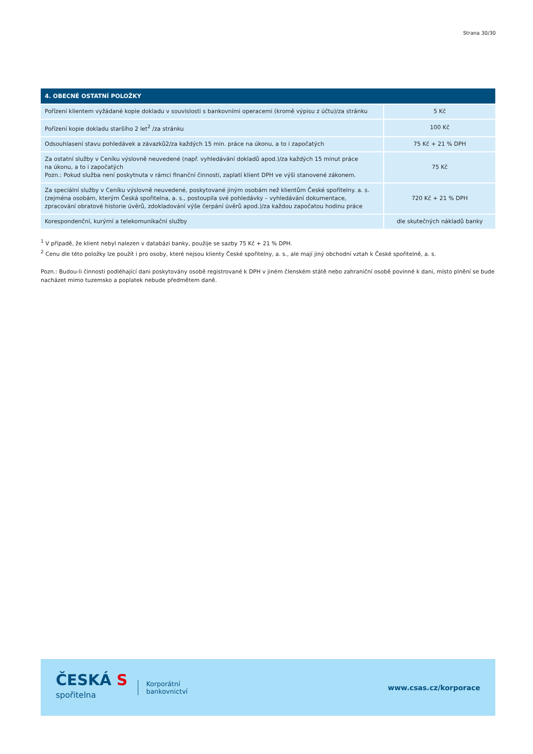Strana 30/30
| 4. OBECNÉ OSTATNÍ POLOŽKY | |
| --- | --- |
| Pořízení klientem vyžádané kopie dokladu v souvislosti s bankovními operacemi (kromě výpisu z účtu)/za stránku | 5 Kč |
| Pořízení kopie dokladu staršího 2 let<sup>2</sup> /za stránku | 100 Kč |
| Odsouhlasení stavu pohledávek a závazků2/za každých 15 min. práce na úkonu, a to i započatých | 75 Kč + 21 % DPH |
| Za ostatní služby v Ceníku výslovně neuvedené (např. vyhledávání dokladů apod.)/za každých 15 minut práce na úkonu, a to i započatých Pozn.: Pokud služba není poskytnuta v rámci finanční činnosti, zaplatí klient DPH ve výši stanovené zákonem. | 75 Kč |
| Za speciální služby v Ceníku výslovně neuvedené, poskytované jiným osobám než klientům České spořitelny. a. s. (zejména osobám, kterým Česká spořitelna, a. s., postoupila své pohledávky – vyhledávání dokumentace, zpracování obratové historie úvěrů, zdokladování výše čerpání úvěrů apod.)/za každou započatou hodinu práce | 720 Kč + 21 % DPH |
| Korespondenční, kurýrní a telekomunikační služby | dle skutečných nákladů banky |
<sup>1</sup> V případě, že klient nebyl nalezen v databázi banky, použije se sazby 75 Kč + 21 % DPH.
<sup>2</sup> Cenu dle této položky lze použít i pro osoby, které nejsou klienty České spořitelny, a. s., ale mají jiný obchodní vztah k České spořitelně, a. s.
Pozn.: Budou-li činnosti podléhající dani poskytovány osobě registrované k DPH v jiném členském státě nebo zahraniční osobě povinné k dani, místo plnění se bude nacházet mimo tuzemsko a poplatek nebude předmětem daně.
ČESKÁ S
spořitelna
Korporátní
bankovnictví
www.csas.cz/korporace